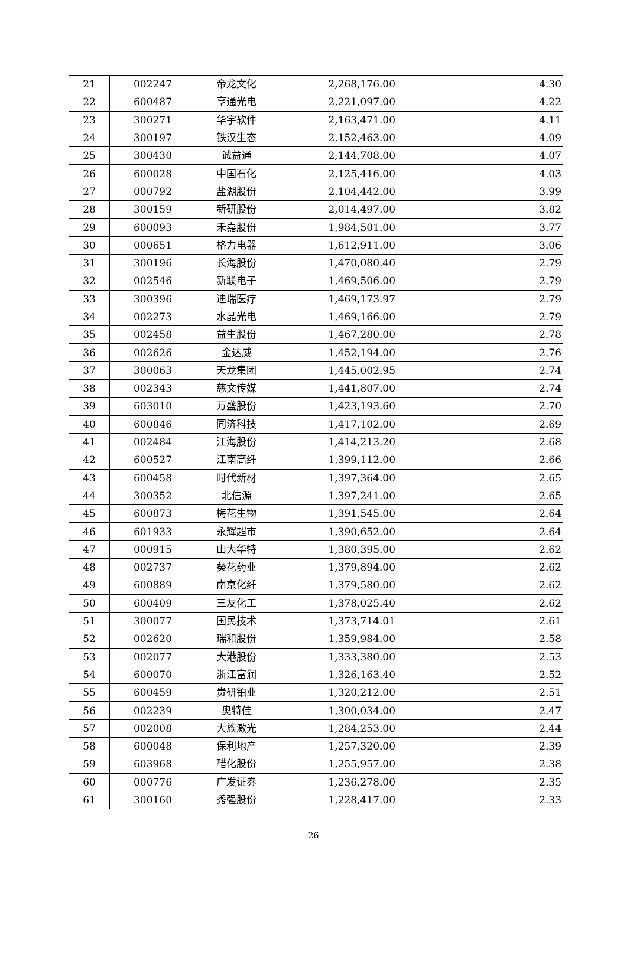| 21 | 002247 | 帝龙文化 | 2,268,176.00 | 4.30 |
| 22 | 600487 | 亨通光电 | 2,221,097.00 | 4.22 |
| 23 | 300271 | 华宇软件 | 2,163,471.00 | 4.11 |
| 24 | 300197 | 铁汉生态 | 2,152,463.00 | 4.09 |
| 25 | 300430 | 诚益通 | 2,144,708.00 | 4.07 |
| 26 | 600028 | 中国石化 | 2,125,416.00 | 4.03 |
| 27 | 000792 | 盐湖股份 | 2,104,442.00 | 3.99 |
| 28 | 300159 | 新研股份 | 2,014,497.00 | 3.82 |
| 29 | 600093 | 禾嘉股份 | 1,984,501.00 | 3.77 |
| 30 | 000651 | 格力电器 | 1,612,911.00 | 3.06 |
| 31 | 300196 | 长海股份 | 1,470,080.40 | 2.79 |
| 32 | 002546 | 新联电子 | 1,469,506.00 | 2.79 |
| 33 | 300396 | 迪瑞医疗 | 1,469,173.97 | 2.79 |
| 34 | 002273 | 水晶光电 | 1,469,166.00 | 2.79 |
| 35 | 002458 | 益生股份 | 1,467,280.00 | 2.78 |
| 36 | 002626 | 金达威 | 1,452,194.00 | 2.76 |
| 37 | 300063 | 天龙集团 | 1,445,002.95 | 2.74 |
| 38 | 002343 | 慈文传媒 | 1,441,807.00 | 2.74 |
| 39 | 603010 | 万盛股份 | 1,423,193.60 | 2.70 |
| 40 | 600846 | 同济科技 | 1,417,102.00 | 2.69 |
| 41 | 002484 | 江海股份 | 1,414,213.20 | 2.68 |
| 42 | 600527 | 江南高纤 | 1,399,112.00 | 2.66 |
| 43 | 600458 | 时代新材 | 1,397,364.00 | 2.65 |
| 44 | 300352 | 北信源 | 1,397,241.00 | 2.65 |
| 45 | 600873 | 梅花生物 | 1,391,545.00 | 2.64 |
| 46 | 601933 | 永辉超市 | 1,390,652.00 | 2.64 |
| 47 | 000915 | 山大华特 | 1,380,395.00 | 2.62 |
| 48 | 002737 | 葵花药业 | 1,379,894.00 | 2.62 |
| 49 | 600889 | 南京化纤 | 1,379,580.00 | 2.62 |
| 50 | 600409 | 三友化工 | 1,378,025.40 | 2.62 |
| 51 | 300077 | 国民技术 | 1,373,714.01 | 2.61 |
| 52 | 002620 | 瑞和股份 | 1,359,984.00 | 2.58 |
| 53 | 002077 | 大港股份 | 1,333,380.00 | 2.53 |
| 54 | 600070 | 浙江富润 | 1,326,163.40 | 2.52 |
| 55 | 600459 | 贵研铂业 | 1,320,212.00 | 2.51 |
| 56 | 002239 | 奥特佳 | 1,300,034.00 | 2.47 |
| 57 | 002008 | 大族激光 | 1,284,253.00 | 2.44 |
| 58 | 600048 | 保利地产 | 1,257,320.00 | 2.39 |
| 59 | 603968 | 醋化股份 | 1,255,957.00 | 2.38 |
| 60 | 000776 | 广发证券 | 1,236,278.00 | 2.35 |
| 61 | 300160 | 秀强股份 | 1,228,417.00 | 2.33 |
26